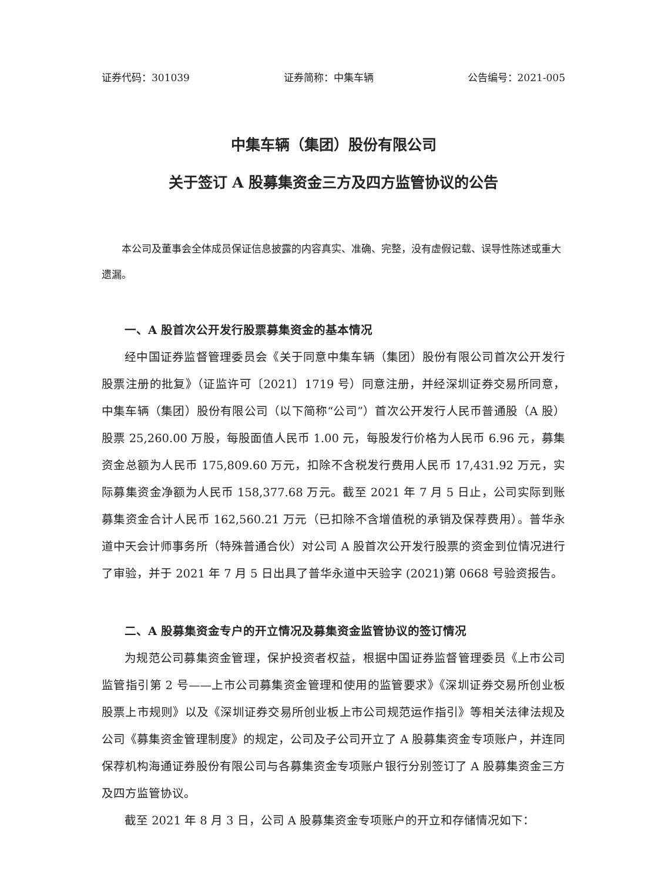证券代码：301039 证券简称：中集车辆 公告编号：2021-005
中集车辆（集团）股份有限公司
关于签订 A 股募集资金三方及四方监管协议的公告
本公司及董事会全体成员保证信息披露的内容真实、准确、完整，没有虚假记载、误导性陈述或重大遗漏。
一、A 股首次公开发行股票募集资金的基本情况
经中国证券监督管理委员会《关于同意中集车辆（集团）股份有限公司首次公开发行股票注册的批复》（证监许可〔2021〕1719 号）同意注册，并经深圳证券交易所同意，中集车辆（集团）股份有限公司（以下简称“公司”）首次公开发行人民币普通股（A 股）股票 25,260.00 万股，每股面值人民币 1.00 元，每股发行价格为人民币 6.96 元，募集资金总额为人民币 175,809.60 万元，扣除不含税发行费用人民币 17,431.92 万元，实际募集资金净额为人民币 158,377.68 万元。截至 2021 年 7 月 5 日止，公司实际到账募集资金合计人民币 162,560.21 万元（已扣除不含增值税的承销及保荐费用）。普华永道中天会计师事务所（特殊普通合伙）对公司 A 股首次公开发行股票的资金到位情况进行了审验，并于 2021 年 7 月 5 日出具了普华永道中天验字 (2021)第 0668 号验资报告。
二、A 股募集资金专户的开立情况及募集资金监管协议的签订情况
为规范公司募集资金管理，保护投资者权益，根据中国证券监督管理委员《上市公司监管指引第 2 号——上市公司募集资金管理和使用的监管要求》《深圳证券交易所创业板股票上市规则》以及《深圳证券交易所创业板上市公司规范运作指引》等相关法律法规及公司《募集资金管理制度》的规定，公司及子公司开立了 A 股募集资金专项账户，并连同保荐机构海通证券股份有限公司与各募集资金专项账户银行分别签订了 A 股募集资金三方及四方监管协议。
截至 2021 年 8 月 3 日，公司 A 股募集资金专项账户的开立和存储情况如下：